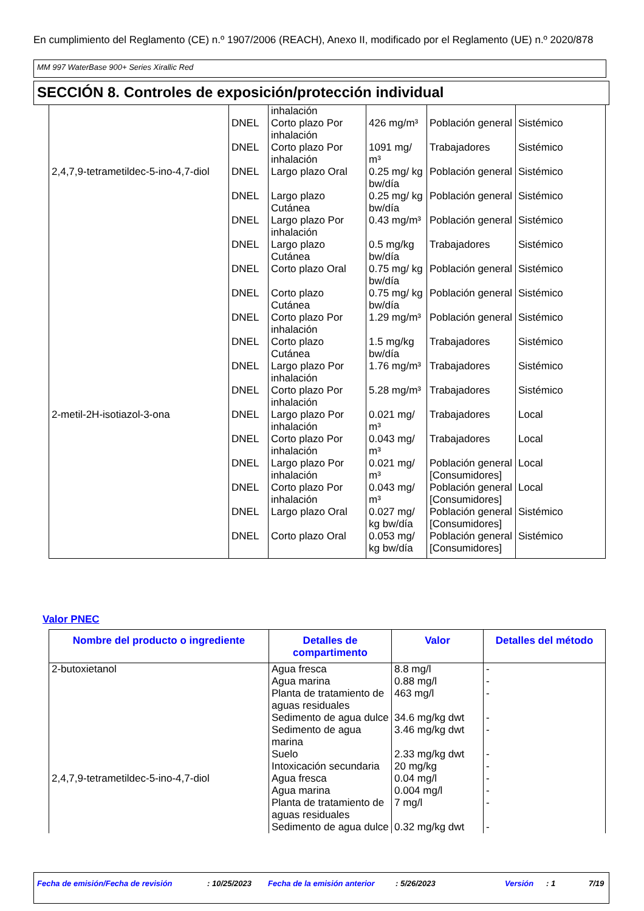En cumplimiento del Reglamento (CE) n.º 1907/2006 (REACH), Anexo II, modificado por el Reglamento (UE) n.º 2020/878
MM 997 WaterBase 900+ Series Xirallic Red
SECCIÓN 8. Controles de exposición/protección individual
| | | inhalación | | | |
| | DNEL | Corto plazo Por inhalación | 426 mg/m³ | Población general | Sistémico |
| | DNEL | Corto plazo Por inhalación | 1091 mg/ m³ | Trabajadores | Sistémico |
| 2,4,7,9-tetrametildec-5-ino-4,7-diol | DNEL | Largo plazo Oral | 0.25 mg/ kg bw/día | Población general | Sistémico |
| | DNEL | Largo plazo Cutánea | 0.25 mg/ kg bw/día | Población general | Sistémico |
| | DNEL | Largo plazo Por inhalación | 0.43 mg/m³ | Población general | Sistémico |
| | DNEL | Largo plazo Cutánea | 0.5 mg/kg bw/día | Trabajadores | Sistémico |
| | DNEL | Corto plazo Oral | 0.75 mg/ kg bw/día | Población general | Sistémico |
| | DNEL | Corto plazo Cutánea | 0.75 mg/ kg bw/día | Población general | Sistémico |
| | DNEL | Corto plazo Por inhalación | 1.29 mg/m³ | Población general | Sistémico |
| | DNEL | Corto plazo Cutánea | 1.5 mg/kg bw/día | Trabajadores | Sistémico |
| | DNEL | Largo plazo Por inhalación | 1.76 mg/m³ | Trabajadores | Sistémico |
| | DNEL | Corto plazo Por inhalación | 5.28 mg/m³ | Trabajadores | Sistémico |
| 2-metil-2H-isotiazol-3-ona | DNEL | Largo plazo Por inhalación | 0.021 mg/ m³ | Trabajadores | Local |
| | DNEL | Corto plazo Por inhalación | 0.043 mg/ m³ | Trabajadores | Local |
| | DNEL | Largo plazo Por inhalación | 0.021 mg/ m³ | Población general [Consumidores] | Local |
| | DNEL | Corto plazo Por inhalación | 0.043 mg/ m³ | Población general [Consumidores] | Local |
| | DNEL | Largo plazo Oral | 0.027 mg/ kg bw/día | Población general [Consumidores] | Sistémico |
| | DNEL | Corto plazo Oral | 0.053 mg/ kg bw/día | Población general [Consumidores] | Sistémico |
Valor PNEC
| Nombre del producto o ingrediente | Detalles de compartimento | Valor | Detalles del método |
| --- | --- | --- | --- |
| 2-butoxietanol | Agua fresca | 8.8 mg/l | - |
| | Agua marina | 0.88 mg/l | - |
| | Planta de tratamiento de aguas residuales | 463 mg/l | - |
| | Sedimento de agua dulce | 34.6 mg/kg dwt | - |
| | Sedimento de agua marina | 3.46 mg/kg dwt | - |
| | Suelo | 2.33 mg/kg dwt | - |
| | Intoxicación secundaria | 20 mg/kg | - |
| 2,4,7,9-tetrametildec-5-ino-4,7-diol | Agua fresca | 0.04 mg/l | - |
| | Agua marina | 0.004 mg/l | - |
| | Planta de tratamiento de aguas residuales | 7 mg/l | - |
| | Sedimento de agua dulce | 0.32 mg/kg dwt | - |
Fecha de emisión/Fecha de revisión: 10/25/2023 Fecha de la emisión anterior: 5/26/2023 Versión: 1 7/19